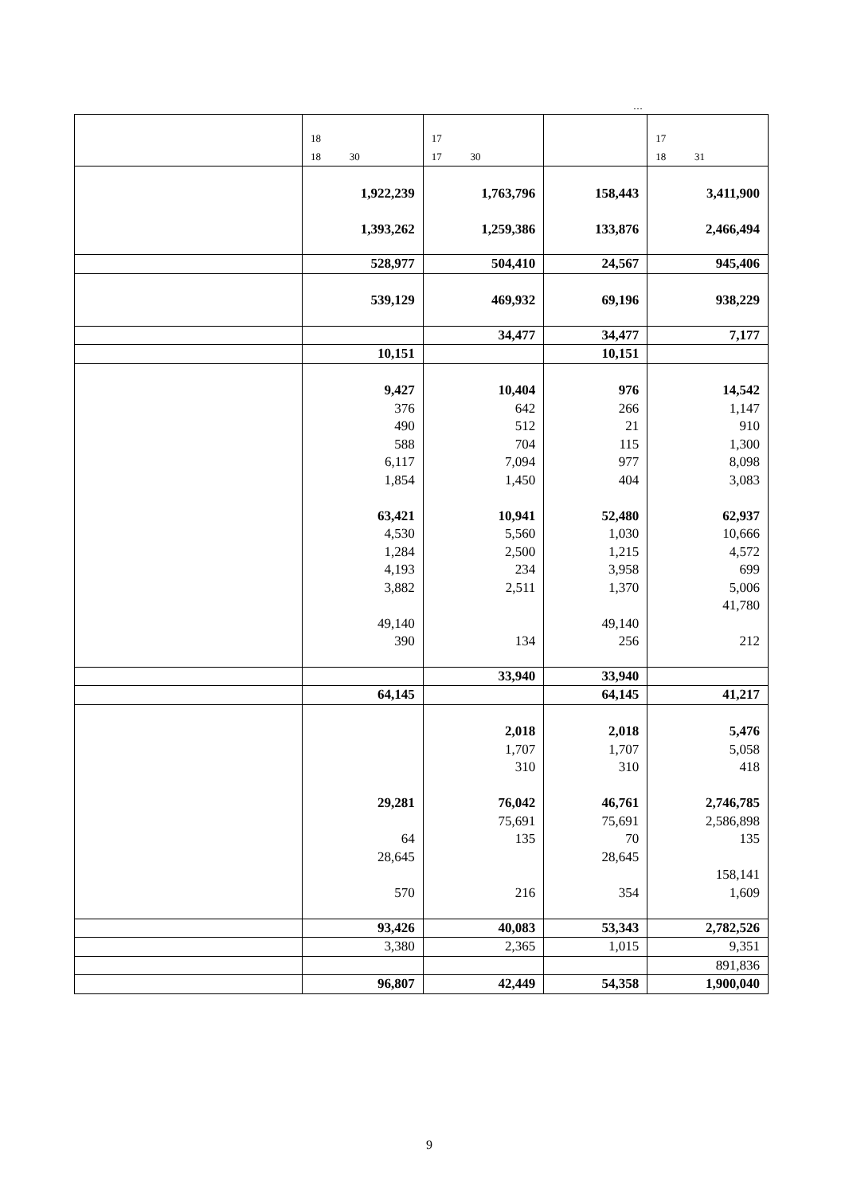…
| | 18 18 30 | 17 17 30 | | 17 18 31 |
| --- | --- | --- | --- | --- |
| | 1,922,239 1,393,262 | 1,763,796 1,259,386 | 158,443 133,876 | 3,411,900 2,466,494 |
| | 528,977 | 504,410 | 24,567 | 945,406 |
| | 539,129 | 469,932 | 69,196 | 938,229 |
| | | 34,477 | 34,477 | 7,177 |
| | 10,151 | | 10,151 | |
| | 9,427 376 490 588 6,117 1,854 63,421 4,530 1,284 4,193 3,882 49,140 390 | 10,404 642 512 704 7,094 1,450 10,941 5,560 2,500 234 2,511 134 | 976 266 21 115 977 404 52,480 1,030 1,215 3,958 1,370 49,140 256 | 14,542 1,147 910 1,300 8,098 3,083 62,937 10,666 4,572 699 5,006 41,780 212 |
| | | 33,940 | 33,940 | |
| | 64,145 | | 64,145 | 41,217 |
| | 29,281 64 28,645 570 | 2,018 1,707 310 76,042 75,691 135 216 | 2,018 1,707 310 46,761 75,691 70 28,645 354 | 5,476 5,058 418 2,746,785 2,586,898 135 158,141 1,609 |
| | 93,426 | 40,083 | 53,343 | 2,782,526 |
| | 3,380 | 2,365 | 1,015 | 9,351 |
| | | | | 891,836 |
| | 96,807 | 42,449 | 54,358 | 1,900,040 |
9